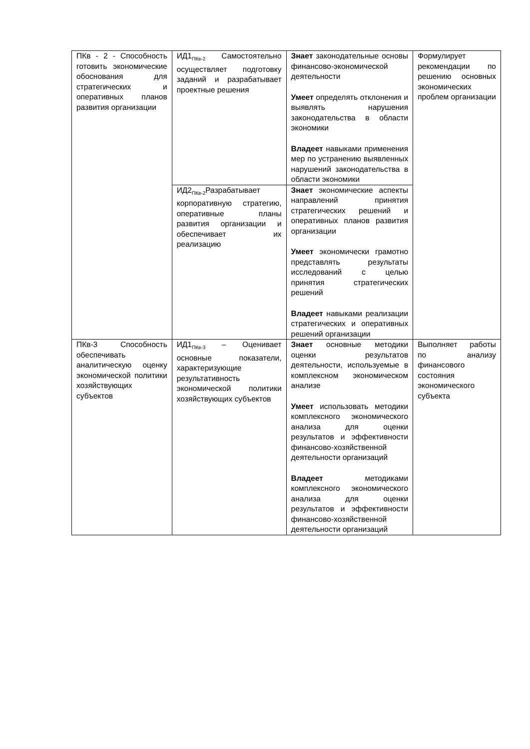| ПКв - 2 - Способность готовить экономические обоснования для стратегических и оперативных планов развития организации | ИД1<sub>ПКв-2</sub> Самостоятельно осуществляет подготовку заданий и разрабатывает проектные решения | Знает законодательные основы финансово-экономической деятельности Умеет определять отклонения и выявлять нарушения законодательства в области экономики Владеет навыками применения мер по устранению выявленных нарушений законодательства в области экономики | Формулирует рекомендации по решению основных экономических проблем организации |
| | ИД2<sub>ПКв-2</sub>Разрабатывает корпоративную стратегию, оперативные планы развития организации и обеспечивает их реализацию | Знает экономические аспекты направлений принятия стратегических решений и оперативных планов развития организации Умеет экономически грамотно представлять результаты исследований с целью принятия стратегических решений Владеет навыками реализации стратегических и оперативных решений организации | |
| ПКв-3 Способность обеспечивать аналитическую оценку экономической политики хозяйствующих субъектов | ИД1<sub>ПКв-3</sub> – Оценивает основные показатели, характеризующие результативность экономической политики хозяйствующих субъектов | Знает основные методики оценки результатов деятельности, используемые в комплексном экономическом анализе Умеет использовать методики комплексного экономического анализа для оценки результатов и эффективности финансово-хозяйственной деятельности организаций Владеет методиками комплексного экономического анализа для оценки результатов и эффективности финансово-хозяйственной деятельности организаций | Выполняет работы по анализу финансового состояния экономического субъекта |